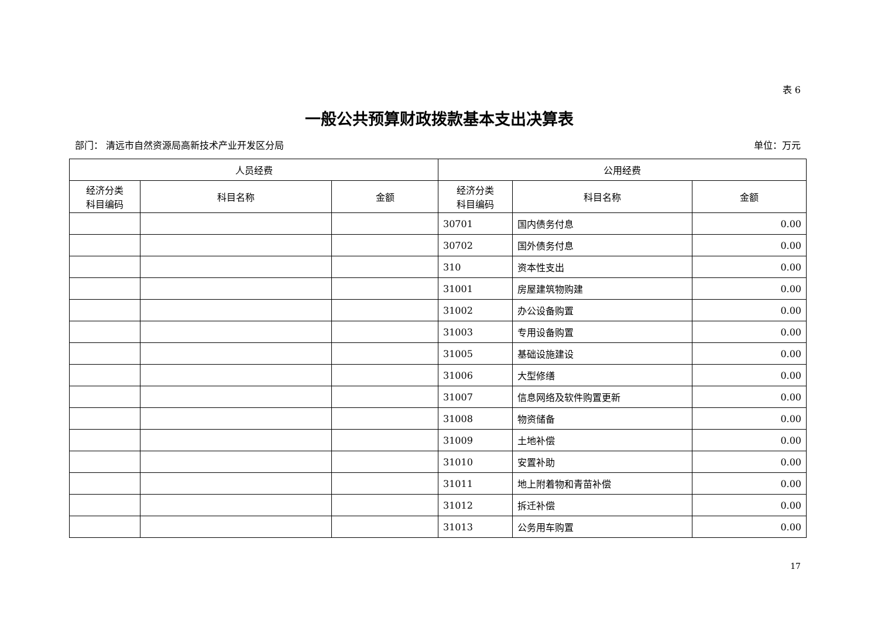表 6
一般公共预算财政拨款基本支出决算表
部门： 清远市自然资源局高新技术产业开发区分局 单位：万元
| 人员经费 | | | 公用经费 | | |
| --- | --- | --- | --- | --- | --- |
| 经济分类 科目编码 | 科目名称 | 金额 | 经济分类 科目编码 | 科目名称 | 金额 |
| | | | 30701 | 国内债务付息 | 0.00 |
| | | | 30702 | 国外债务付息 | 0.00 |
| | | | 310 | 资本性支出 | 0.00 |
| | | | 31001 | 房屋建筑物购建 | 0.00 |
| | | | 31002 | 办公设备购置 | 0.00 |
| | | | 31003 | 专用设备购置 | 0.00 |
| | | | 31005 | 基础设施建设 | 0.00 |
| | | | 31006 | 大型修缮 | 0.00 |
| | | | 31007 | 信息网络及软件购置更新 | 0.00 |
| | | | 31008 | 物资储备 | 0.00 |
| | | | 31009 | 土地补偿 | 0.00 |
| | | | 31010 | 安置补助 | 0.00 |
| | | | 31011 | 地上附着物和青苗补偿 | 0.00 |
| | | | 31012 | 拆迁补偿 | 0.00 |
| | | | 31013 | 公务用车购置 | 0.00 |
17